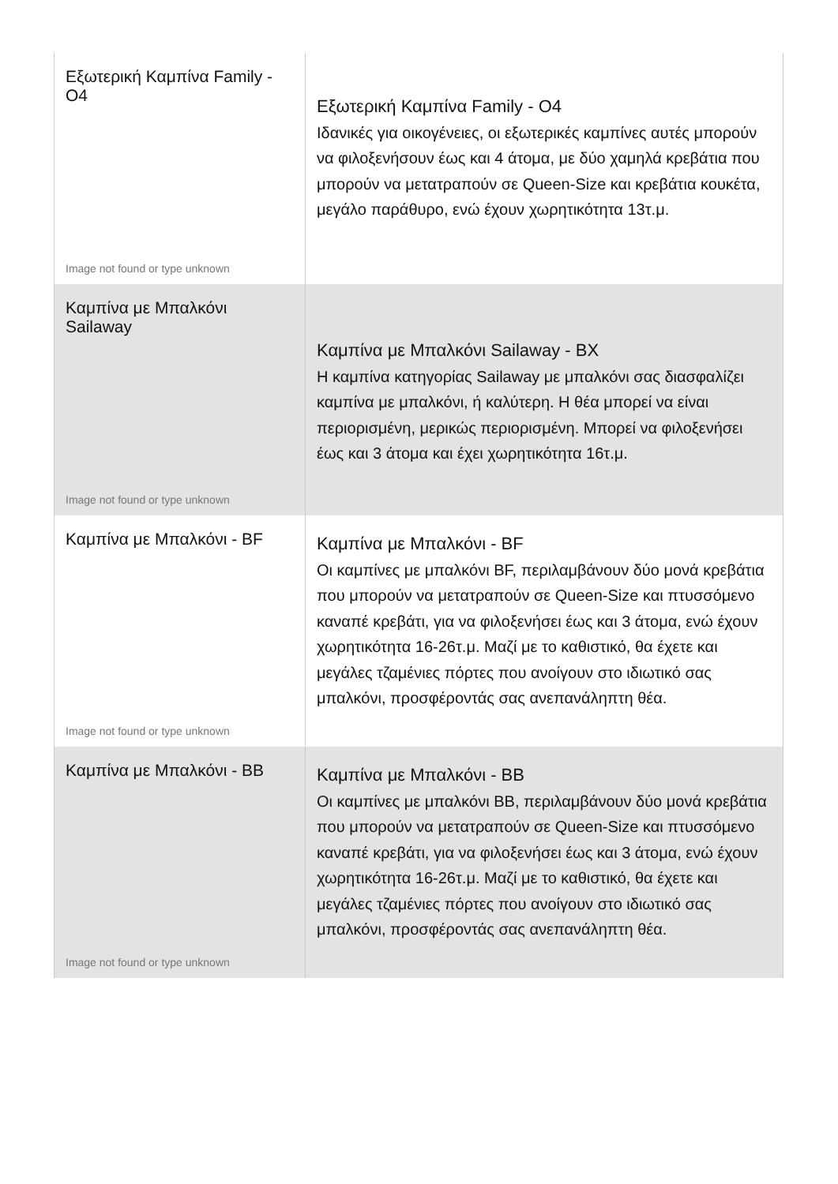| Εξωτερική Καμπίνα Family - O4 Image not found or type unknown | Εξωτερική Καμπίνα Family - O4 Ιδανικές για οικογένειες, οι εξωτερικές καμπίνες αυτές μπορούν να φιλοξενήσουν έως και 4 άτομα, με δύο χαμηλά κρεβάτια που μπορούν να μετατραπούν σε Queen-Size και κρεβάτια κουκέτα, μεγάλο παράθυρο, ενώ έχουν χωρητικότητα 13τ.μ. |
| Καμπίνα με Μπαλκόνι Sailaway Image not found or type unknown | Καμπίνα με Μπαλκόνι Sailaway - BX Η καμπίνα κατηγορίας Sailaway με μπαλκόνι σας διασφαλίζει καμπίνα με μπαλκόνι, ή καλύτερη. Η θέα μπορεί να είναι περιορισμένη, μερικώς περιορισμένη. Μπορεί να φιλοξενήσει έως και 3 άτομα και έχει χωρητικότητα 16τ.μ. |
| Καμπίνα με Μπαλκόνι - BF Image not found or type unknown | Καμπίνα με Μπαλκόνι - BF Οι καμπίνες με μπαλκόνι BF, περιλαμβάνουν δύο μονά κρεβάτια που μπορούν να μετατραπούν σε Queen-Size και πτυσσόμενο καναπέ κρεβάτι, για να φιλοξενήσει έως και 3 άτομα, ενώ έχουν χωρητικότητα 16-26τ.μ. Μαζί με το καθιστικό, θα έχετε και μεγάλες τζαμένιες πόρτες που ανοίγουν στο ιδιωτικό σας μπαλκόνι, προσφέροντάς σας ανεπανάληπτη θέα. |
| Καμπίνα με Μπαλκόνι - BB Image not found or type unknown | Καμπίνα με Μπαλκόνι - BB Οι καμπίνες με μπαλκόνι BB, περιλαμβάνουν δύο μονά κρεβάτια που μπορούν να μετατραπούν σε Queen-Size και πτυσσόμενο καναπέ κρεβάτι, για να φιλοξενήσει έως και 3 άτομα, ενώ έχουν χωρητικότητα 16-26τ.μ. Μαζί με το καθιστικό, θα έχετε και μεγάλες τζαμένιες πόρτες που ανοίγουν στο ιδιωτικό σας μπαλκόνι, προσφέροντάς σας ανεπανάληπτη θέα. |